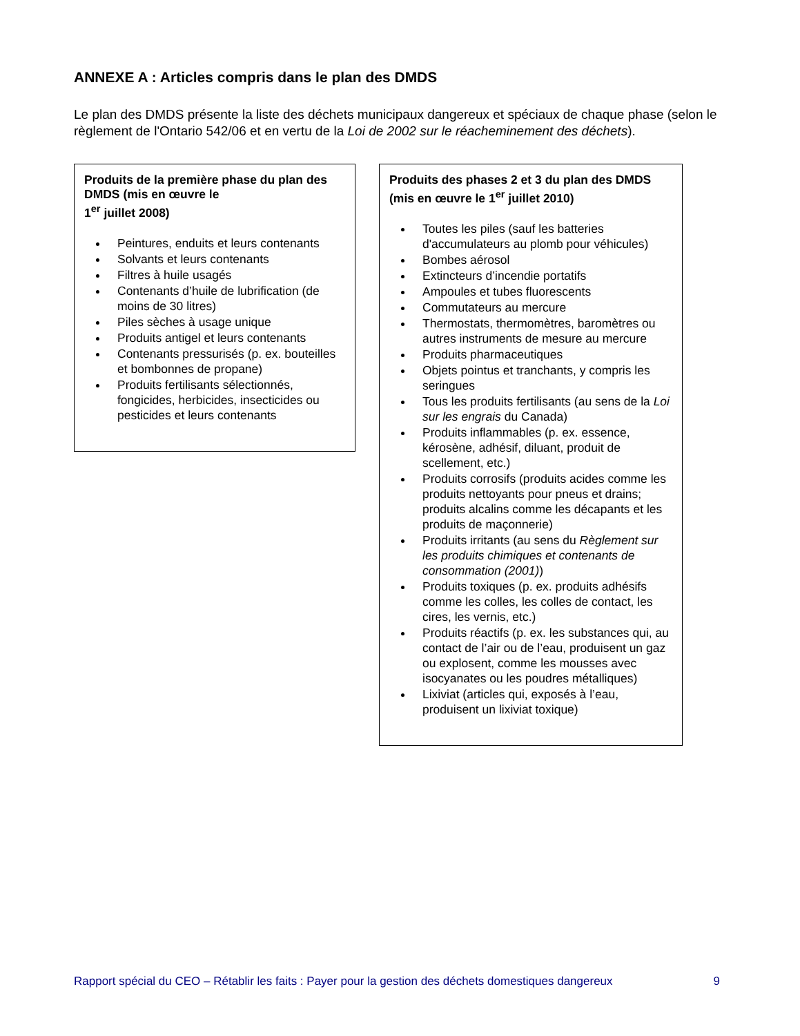ANNEXE A : Articles compris dans le plan des DMDS
Le plan des DMDS présente la liste des déchets municipaux dangereux et spéciaux de chaque phase (selon le règlement de l'Ontario 542/06 et en vertu de la Loi de 2002 sur le réacheminement des déchets).
Produits de la première phase du plan des DMDS (mis en œuvre le
1<sup>er</sup> juillet 2008)
Peintures, enduits et leurs contenants
Solvants et leurs contenants
Filtres à huile usagés
Contenants d’huile de lubrification (de moins de 30 litres)
Piles sèches à usage unique
Produits antigel et leurs contenants
Contenants pressurisés (p. ex. bouteilles et bombonnes de propane)
Produits fertilisants sélectionnés, fongicides, herbicides, insecticides ou pesticides et leurs contenants
Produits des phases 2 et 3 du plan des DMDS (mis en œuvre le 1<sup>er</sup> juillet 2010)
Toutes les piles (sauf les batteries d'accumulateurs au plomb pour véhicules)
Bombes aérosol
Extincteurs d’incendie portatifs
Ampoules et tubes fluorescents
Commutateurs au mercure
Thermostats, thermomètres, baromètres ou autres instruments de mesure au mercure
Produits pharmaceutiques
Objets pointus et tranchants, y compris les seringues
Tous les produits fertilisants (au sens de la Loi sur les engrais du Canada)
Produits inflammables (p. ex. essence, kérosène, adhésif, diluant, produit de scellement, etc.)
Produits corrosifs (produits acides comme les produits nettoyants pour pneus et drains; produits alcalins comme les décapants et les produits de maçonnerie)
Produits irritants (au sens du Règlement sur les produits chimiques et contenants de consommation (2001))
Produits toxiques (p. ex. produits adhésifs comme les colles, les colles de contact, les cires, les vernis, etc.)
Produits réactifs (p. ex. les substances qui, au contact de l’air ou de l’eau, produisent un gaz ou explosent, comme les mousses avec isocyanates ou les poudres métalliques)
Lixiviat (articles qui, exposés à l’eau, produisent un lixiviat toxique)
Rapport spécial du CEO – Rétablir les faits : Payer pour la gestion des déchets domestiques dangereux 9